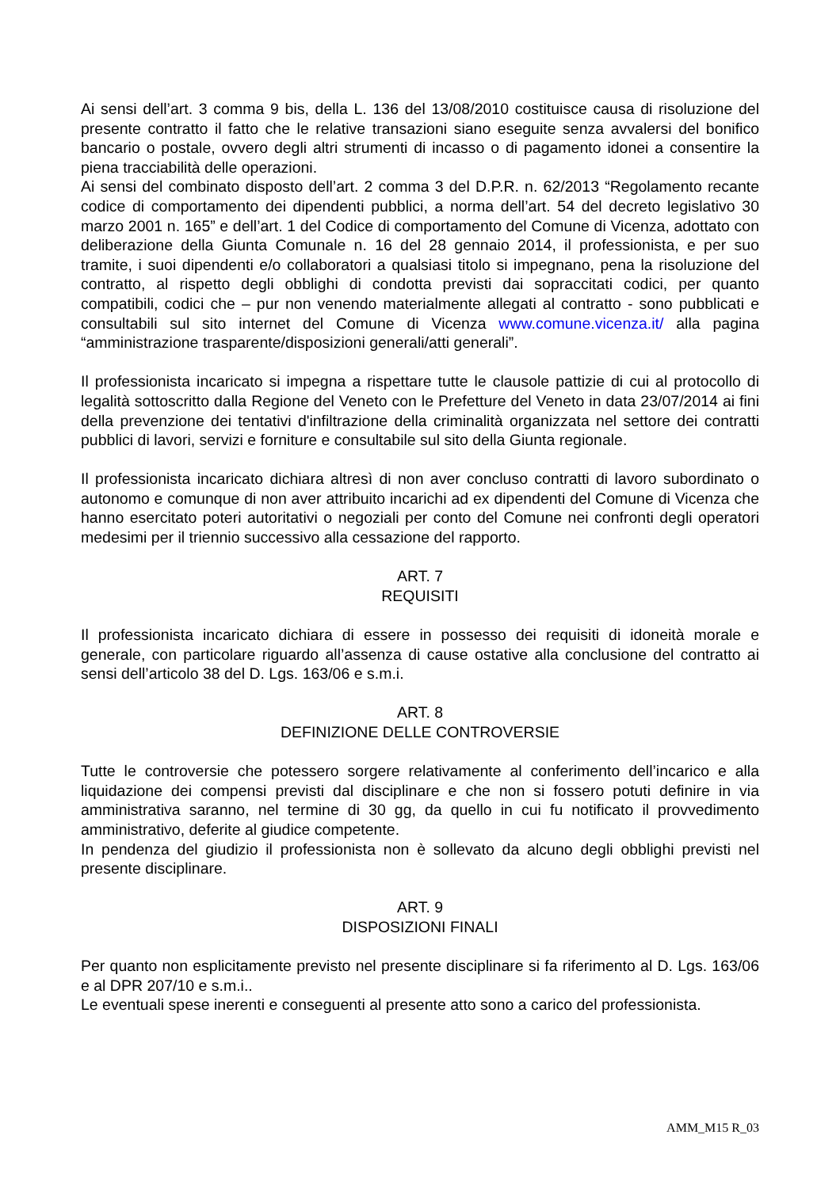Ai sensi dell’art. 3 comma 9 bis, della L. 136 del 13/08/2010 costituisce causa di risoluzione del presente contratto il fatto che le relative transazioni siano eseguite senza avvalersi del bonifico bancario o postale, ovvero degli altri strumenti di incasso o di pagamento idonei a consentire la piena tracciabilità delle operazioni.
Ai sensi del combinato disposto dell’art. 2 comma 3 del D.P.R. n. 62/2013 “Regolamento recante codice di comportamento dei dipendenti pubblici, a norma dell’art. 54 del decreto legislativo 30 marzo 2001 n. 165” e dell’art. 1 del Codice di comportamento del Comune di Vicenza, adottato con deliberazione della Giunta Comunale n. 16 del 28 gennaio 2014, il professionista, e per suo tramite, i suoi dipendenti e/o collaboratori a qualsiasi titolo si impegnano, pena la risoluzione del contratto, al rispetto degli obblighi di condotta previsti dai sopraccitati codici, per quanto compatibili, codici che – pur non venendo materialmente allegati al contratto - sono pubblicati e consultabili sul sito internet del Comune di Vicenza www.comune.vicenza.it/ alla pagina “amministrazione trasparente/disposizioni generali/atti generali”.
Il professionista incaricato si impegna a rispettare tutte le clausole pattizie di cui al protocollo di legalità sottoscritto dalla Regione del Veneto con le Prefetture del Veneto in data 23/07/2014 ai fini della prevenzione dei tentativi d'infiltrazione della criminalità organizzata nel settore dei contratti pubblici di lavori, servizi e forniture e consultabile sul sito della Giunta regionale.
Il professionista incaricato dichiara altresì di non aver concluso contratti di lavoro subordinato o autonomo e comunque di non aver attribuito incarichi ad ex dipendenti del Comune di Vicenza che hanno esercitato poteri autoritativi o negoziali per conto del Comune nei confronti degli operatori medesimi per il triennio successivo alla cessazione del rapporto.
ART. 7
REQUISITI
Il professionista incaricato dichiara di essere in possesso dei requisiti di idoneità morale e generale, con particolare riguardo all’assenza di cause ostative alla conclusione del contratto ai sensi dell’articolo 38 del D. Lgs. 163/06 e s.m.i.
ART. 8
DEFINIZIONE DELLE CONTROVERSIE
Tutte le controversie che potessero sorgere relativamente al conferimento dell’incarico e alla liquidazione dei compensi previsti dal disciplinare e che non si fossero potuti definire in via amministrativa saranno, nel termine di 30 gg, da quello in cui fu notificato il provvedimento amministrativo, deferite al giudice competente.
In pendenza del giudizio il professionista non è sollevato da alcuno degli obblighi previsti nel presente disciplinare.
ART. 9
DISPOSIZIONI FINALI
Per quanto non esplicitamente previsto nel presente disciplinare si fa riferimento al D. Lgs. 163/06 e al DPR 207/10 e s.m.i..
Le eventuali spese inerenti e conseguenti al presente atto sono a carico del professionista.
AMM_M15 R_03